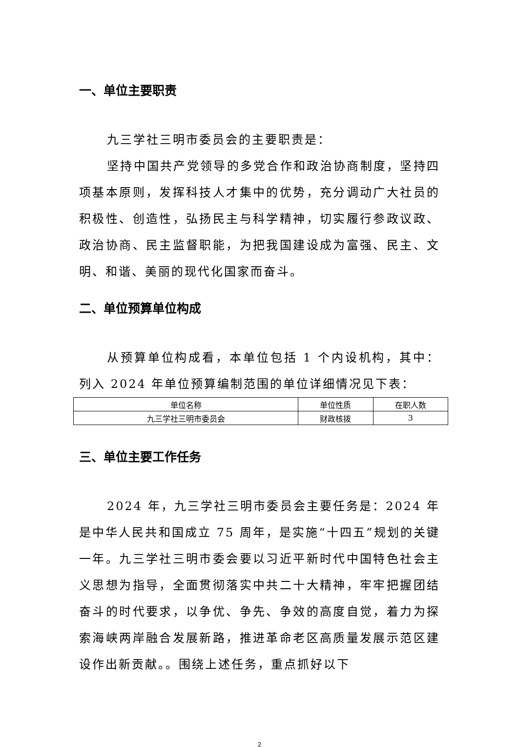一、单位主要职责
九三学社三明市委员会的主要职责是：
坚持中国共产党领导的多党合作和政治协商制度，坚持四项基本原则，发挥科技人才集中的优势，充分调动广大社员的积极性、创造性，弘扬民主与科学精神，切实履行参政议政、政治协商、民主监督职能，为把我国建设成为富强、民主、文明、和谐、美丽的现代化国家而奋斗。
二、单位预算单位构成
从预算单位构成看，本单位包括 1 个内设机构，其中：列入 2024 年单位预算编制范围的单位详细情况见下表：
| 单位名称 | 单位性质 | 在职人数 |
| --- | --- | --- |
| 九三学社三明市委员会 | 财政核拨 | 3 |
三、单位主要工作任务
2024 年，九三学社三明市委员会主要任务是：2024 年是中华人民共和国成立 75 周年，是实施“十四五”规划的关键一年。九三学社三明市委会要以习近平新时代中国特色社会主义思想为指导，全面贯彻落实中共二十大精神，牢牢把握团结奋斗的时代要求，以争优、争先、争效的高度自觉，着力为探索海峡两岸融合发展新路，推进革命老区高质量发展示范区建设作出新贡献。。围绕上述任务，重点抓好以下
2